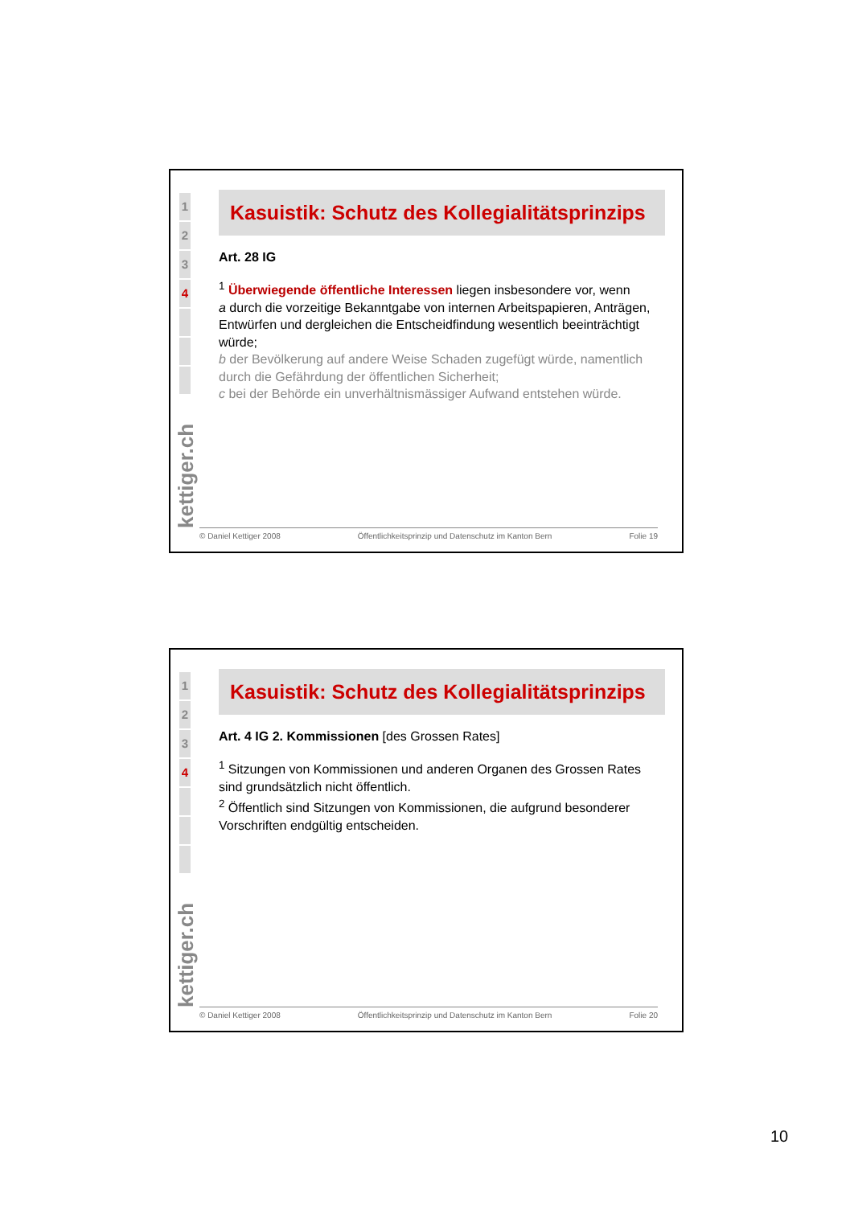1
2
3
4
kettiger.ch
Kasuistik: Schutz des Kollegialitätsprinzips
Art. 28 IG
<sup>1</sup> Überwiegende öffentliche Interessen liegen insbesondere vor, wenn
a durch die vorzeitige Bekanntgabe von internen Arbeitspapieren, Anträgen, Entwürfen und dergleichen die Entscheidfindung wesentlich beeinträchtigt würde;
b der Bevölkerung auf andere Weise Schaden zugefügt würde, namentlich durch die Gefährdung der öffentlichen Sicherheit;
c bei der Behörde ein unverhältnismässiger Aufwand entstehen würde.
© Daniel Kettiger 2008 Öffentlichkeitsprinzip und Datenschutz im Kanton Bern Folie 19
1
2
3
4
kettiger.ch
Kasuistik: Schutz des Kollegialitätsprinzips
Art. 4 IG 2. Kommissionen [des Grossen Rates]
<sup>1</sup> Sitzungen von Kommissionen und anderen Organen des Grossen Rates sind grundsätzlich nicht öffentlich.
<sup>2</sup> Öffentlich sind Sitzungen von Kommissionen, die aufgrund besonderer Vorschriften endgültig entscheiden.
© Daniel Kettiger 2008 Öffentlichkeitsprinzip und Datenschutz im Kanton Bern Folie 20
10